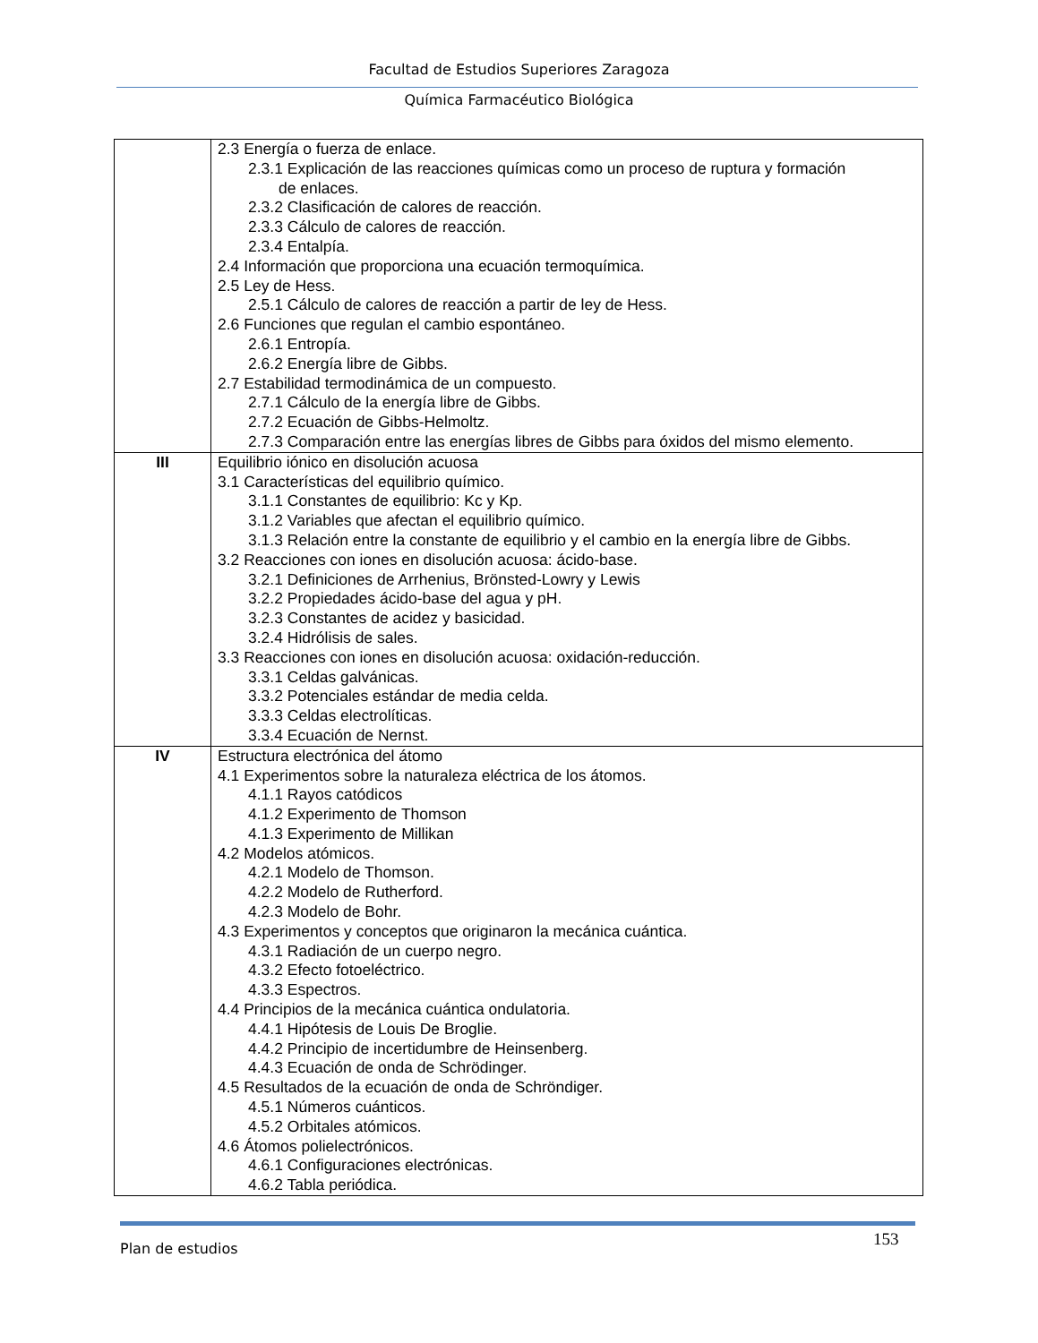Facultad de Estudios Superiores Zaragoza
Química Farmacéutico Biológica
| | 2.3 Energía o fuerza de enlace. 2.3.1 Explicación de las reacciones químicas como un proceso de ruptura y formación de enlaces. 2.3.2 Clasificación de calores de reacción. 2.3.3 Cálculo de calores de reacción. 2.3.4 Entalpía. 2.4 Información que proporciona una ecuación termoquímica. 2.5 Ley de Hess. 2.5.1 Cálculo de calores de reacción a partir de ley de Hess. 2.6 Funciones que regulan el cambio espontáneo. 2.6.1 Entropía. 2.6.2 Energía libre de Gibbs. 2.7 Estabilidad termodinámica de un compuesto. 2.7.1 Cálculo de la energía libre de Gibbs. 2.7.2 Ecuación de Gibbs-Helmoltz. 2.7.3 Comparación entre las energías libres de Gibbs para óxidos del mismo elemento. |
| III | Equilibrio iónico en disolución acuosa 3.1 Características del equilibrio químico. 3.1.1 Constantes de equilibrio: Kc y Kp. 3.1.2 Variables que afectan el equilibrio químico. 3.1.3 Relación entre la constante de equilibrio y el cambio en la energía libre de Gibbs. 3.2 Reacciones con iones en disolución acuosa: ácido-base. 3.2.1 Definiciones de Arrhenius, Brönsted-Lowry y Lewis 3.2.2 Propiedades ácido-base del agua y pH. 3.2.3 Constantes de acidez y basicidad. 3.2.4 Hidrólisis de sales. 3.3 Reacciones con iones en disolución acuosa: oxidación-reducción. 3.3.1 Celdas galvánicas. 3.3.2 Potenciales estándar de media celda. 3.3.3 Celdas electrolíticas. 3.3.4 Ecuación de Nernst. |
| IV | Estructura electrónica del átomo 4.1 Experimentos sobre la naturaleza eléctrica de los átomos. 4.1.1 Rayos catódicos 4.1.2 Experimento de Thomson 4.1.3 Experimento de Millikan 4.2 Modelos atómicos. 4.2.1 Modelo de Thomson. 4.2.2 Modelo de Rutherford. 4.2.3 Modelo de Bohr. 4.3 Experimentos y conceptos que originaron la mecánica cuántica. 4.3.1 Radiación de un cuerpo negro. 4.3.2 Efecto fotoeléctrico. 4.3.3 Espectros. 4.4 Principios de la mecánica cuántica ondulatoria. 4.4.1 Hipótesis de Louis De Broglie. 4.4.2 Principio de incertidumbre de Heinsenberg. 4.4.3 Ecuación de onda de Schrödinger. 4.5 Resultados de la ecuación de onda de Schröndiger. 4.5.1 Números cuánticos. 4.5.2 Orbitales atómicos. 4.6 Átomos polielectrónicos. 4.6.1 Configuraciones electrónicas. 4.6.2 Tabla periódica. |
Plan de estudios 153